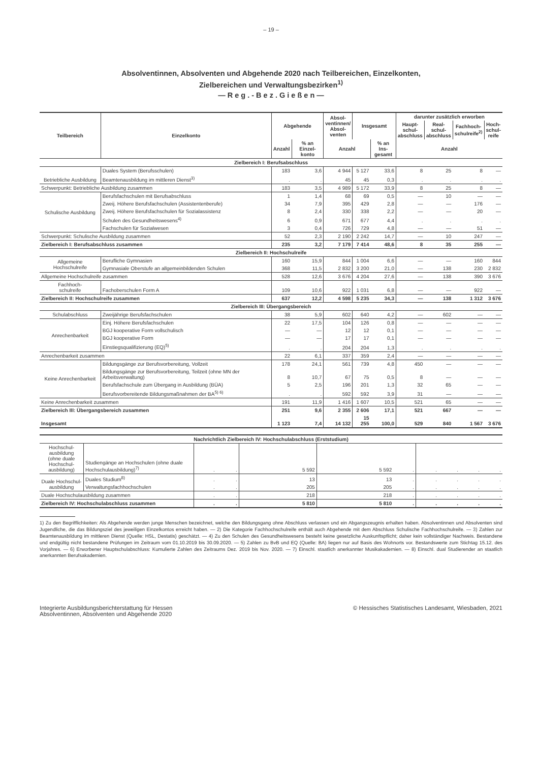– 19 –
Absolventinnen, Absolventen und Abgehende 2020 nach Teilbereichen, Einzelkonten,
Zielbereichen und Verwaltungsbezirken<sup>1)</sup>
— R e g . - B e z . G i e ß e n —
| Teilbereich | Einzelkonto | Abgehende | | Absol- ventinnen/ Absol- venten | Insgesamt | | darunter zusätzlich erworben | | | |
| --- | --- | --- | --- | --- | --- | --- | --- | --- | --- | --- |
| | | | | | | | Haupt- schul- abschluss | Real- schul- abschluss | Fachhoch- schulreife<sup>2)</sup> | Hoch- schul- reife |
| | | Anzahl | % an Einzel- konto | Anzahl | | % an Ins- gesamt | Anzahl | | | |
| Zielbereich I: Berufsabschluss | | | | | | | | | | |
| Betriebliche Ausbildung | Duales System (Berufsschulen) | 183 | 3,6 | 4 944 | 5 127 | 33,6 | 8 | 25 | 8 | — |
| | Beamtenausbildung im mittleren Dienst<sup>3)</sup> | . | . | 45 | 45 | 0,3 | . | . | . | . |
| Schwerpunkt: Betriebliche Ausbildung zusammen | | 183 | 3,5 | 4 989 | 5 172 | 33,9 | 8 | 25 | 8 | — |
| Schulische Ausbildung | Berufsfachschulen mit Berufsabschluss | 1 | 1,4 | 68 | 69 | 0,5 | — | 10 | — | — |
| | Zweij. Höhere Berufsfachschulen (Assistentenberufe) | 34 | 7,9 | 395 | 429 | 2,8 | — | — | 176 | — |
| | Zweij. Höhere Berufsfachschulen für Sozialassistenz | 8 | 2,4 | 330 | 338 | 2,2 | — | — | 20 | — |
| | Schulen des Gesundheitswesens<sup>4)</sup> | 6 | 0,9 | 671 | 677 | 4,4 | . | . | . | . |
| | Fachschulen für Sozialwesen | 3 | 0,4 | 726 | 729 | 4,8 | — | — | 51 | — |
| Schwerpunkt: Schulische Ausbildung zusammen | | 52 | 2,3 | 2 190 | 2 242 | 14,7 | — | 10 | 247 | — |
| Zielbereich I: Berufsabschluss zusammen | | 235 | 3,2 | 7 179 | 7 414 | 48,6 | 8 | 35 | 255 | — |
| Zielbereich II: Hochschulreife | | | | | | | | | | |
| Allgemeine Hochschulreife | Berufliche Gymnasien | 160 | 15,9 | 844 | 1 004 | 6,6 | — | — | 160 | 844 |
| | Gymnasiale Oberstufe an allgemeinbildenden Schulen | 368 | 11,5 | 2 832 | 3 200 | 21,0 | — | 138 | 230 | 2 832 |
| Allgemeine Hochschulreife zusammen | | 528 | 12,6 | 3 676 | 4 204 | 27,6 | — | 138 | 390 | 3 676 |
| Fachhoch- schulreife | Fachoberschulen Form A | 109 | 10,6 | 922 | 1 031 | 6,8 | — | — | 922 | — |
| Zielbereich II: Hochschulreife zusammen | | 637 | 12,2 | 4 598 | 5 235 | 34,3 | — | 138 | 1 312 | 3 676 |
| Zielbereich III: Übergangsbereich | | | | | | | | | | |
| Schulabschluss | Zweijährige Berufsfachschulen | 38 | 5,9 | 602 | 640 | 4,2 | — | 602 | — | — |
| Anrechenbarkeit | Einj. Höhere Berufsfachschulen | 22 | 17,5 | 104 | 126 | 0,8 | — | — | — | — |
| | BGJ kooperative Form vollschulisch | — | — | 12 | 12 | 0,1 | — | — | — | — |
| | BGJ kooperative Form | — | — | 17 | 17 | 0,1 | — | — | — | — |
| | Einstiegsqualifizierung (EQ)<sup>5)</sup> | . | . | 204 | 204 | 1,3 | . | . | . | . |
| Anrechenbarkeit zusammen | | 22 | 6,1 | 337 | 359 | 2,4 | — | — | — | — |
| Keine Anrechenbarkeit | Bildungsgänge zur Berufsvorbereitung, Vollzeit | 178 | 24,1 | 561 | 739 | 4,8 | 450 | — | — | — |
| | Bildungsgänge zur Berufsvorbereitung, Teilzeit (ohne MN der Arbeitsverwaltung) | 8 | 10,7 | 67 | 75 | 0,5 | 8 | — | — | — |
| | Berufsfachschule zum Übergang in Ausbildung (BÜA) | 5 | 2,5 | 196 | 201 | 1,3 | 32 | 65 | — | — |
| | Berufsvorbereitende Bildungsmaßnahmen der BA<sup>5) 6)</sup> | . | . | 592 | 592 | 3,9 | 31 | — | — | — |
| Keine Anrechenbarkeit zusammen | | 191 | 11,9 | 1 416 | 1 607 | 10,5 | 521 | 65 | — | — |
| Zielbereich III: Übergangsbereich zusammen | | 251 | 9,6 | 2 355 | 2 606 | 17,1 | 521 | 667 | — | — |
| Insgesamt | | 1 123 | 7,4 | 14 132 | 15 255 | 100,0 | 529 | 840 | 1 567 | 3 676 |
| Nachrichtlich Zielbereich IV: Hochschulabschluss (Erststudium) | | | | | | | | | | |
| Hochschul- ausbildung (ohne duale Hochschul- ausbildung) | Studiengänge an Hochschulen (ohne duale Hochschulausbildung)<sup>7)</sup> | . | . | 5 592 | 5 592 | . | . | . | . | . |
| Duale Hochschul- ausbildung | Duales Studium<sup>8)</sup> | . | . | 13 | 13 | . | . | . | . | . |
| | Verwaltungsfachhochschulen | . | . | 205 | 205 | . | . | . | . | . |
| Duale Hochschulausbildung zusammen | | . | . | 218 | 218 | . | . | . | . | . |
| Zielbereich IV: Hochschulabschluss zusammen | | . | . | 5 810 | 5 810 | . | . | . | . | . |
1) Zu den Begrifflichkeiten: Als Abgehende werden junge Menschen bezeichnet, welche den Bildungsgang ohne Abschluss verlassen und ein Abgangszeugnis erhalten haben. Absolventinnen und Absolventen sind Jugendliche, die das Bildungsziel des jeweiligen Einzelkontos erreicht haben. — 2) Die Kategorie Fachhochschulreife enthält auch Abgehende mit dem Abschluss Schulische Fachhochschulreife. — 3) Zahlen zur Beamtenausbildung im mittleren Dienst (Quelle: HSL, Destatis) geschätzt. — 4) Zu den Schulen des Gesundheitswesens besteht keine gesetzliche Auskunftspflicht; daher kein vollständiger Nachweis. Bestandene und endgültig nicht bestandene Prüfungen im Zeitraum vom 01.10.2019 bis 30.09.2020. — 5) Zahlen zu BvB und EQ (Quelle: BA) liegen nur auf Basis des Wohnorts vor. Bestandswerte zum Stichtag 15.12. des Vorjahres. — 6) Erworbener Hauptschulabschluss: Kumulierte Zahlen des Zeitraums Dez. 2019 bis Nov. 2020. — 7) Einschl. staatlich anerkannter Musikakademien. — 8) Einschl. dual Studierender an staatlich anerkannten Berufsakademien.
Integrierte Ausbildungsberichterstattung für Hessen
Absolventinnen, Absolventen und Abgehende 2020
© Hessisches Statistisches Landesamt, Wiesbaden, 2021